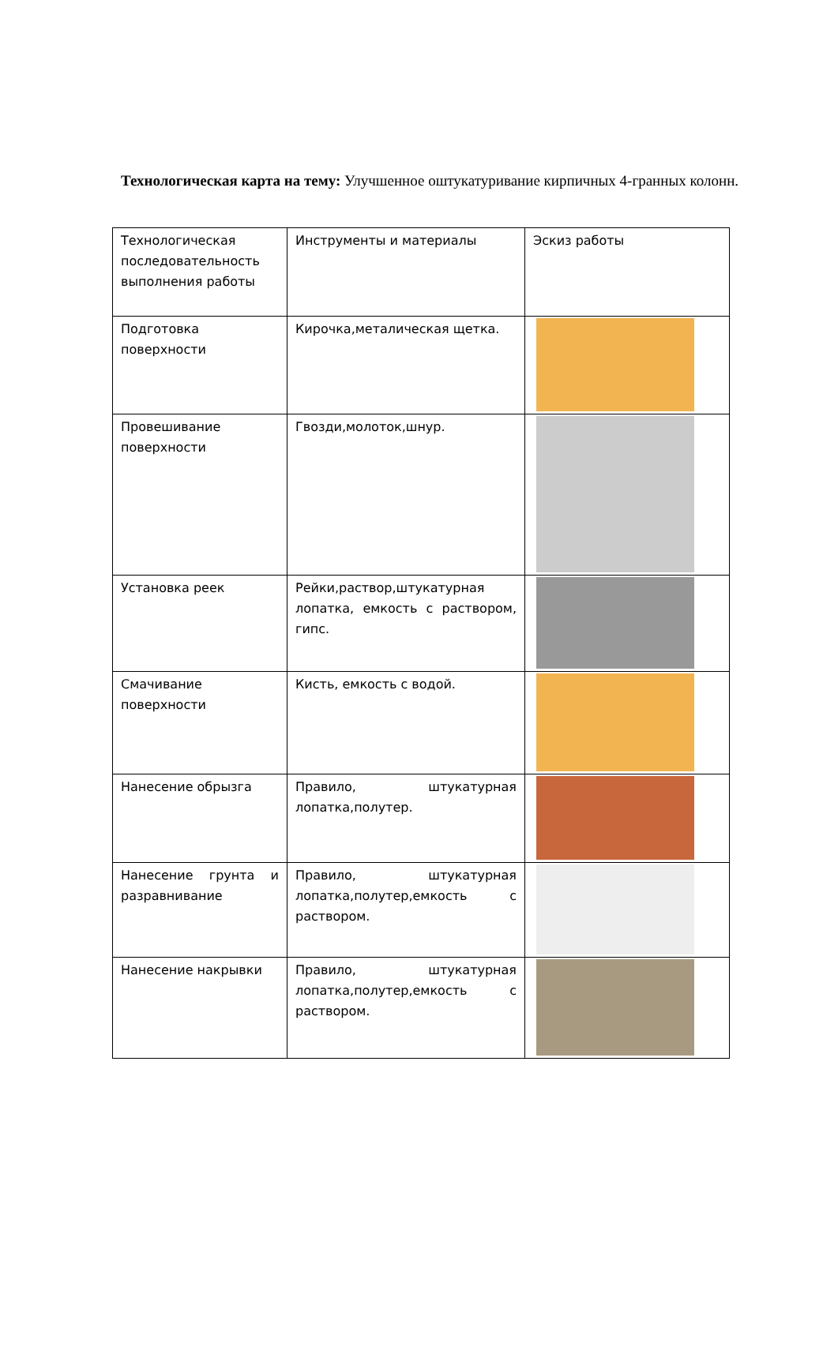Технологическая карта на тему: Улучшенное оштукатуривание кирпичных 4-гранных колонн.
| Технологическая последовательность выполнения работы | Инструменты и материалы | Эскиз работы |
| Подготовка поверхности | Кирочка,металическая щетка. | |
| Провешивание поверхности | Гвозди,молоток,шнур. | |
| Установка реек | Рейки,раствор,штукатурная лопатка, емкость с раствором, гипс. | |
| Смачивание поверхности | Кисть, емкость с водой. | |
| Нанесение обрызга | Правило, штукатурная лопатка,полутер. | |
| Нанесение грунта и разравнивание | Правило, штукатурная лопатка,полутер,емкость с раствором. | |
| Нанесение накрывки | Правило, штукатурная лопатка,полутер,емкость с раствором. | |